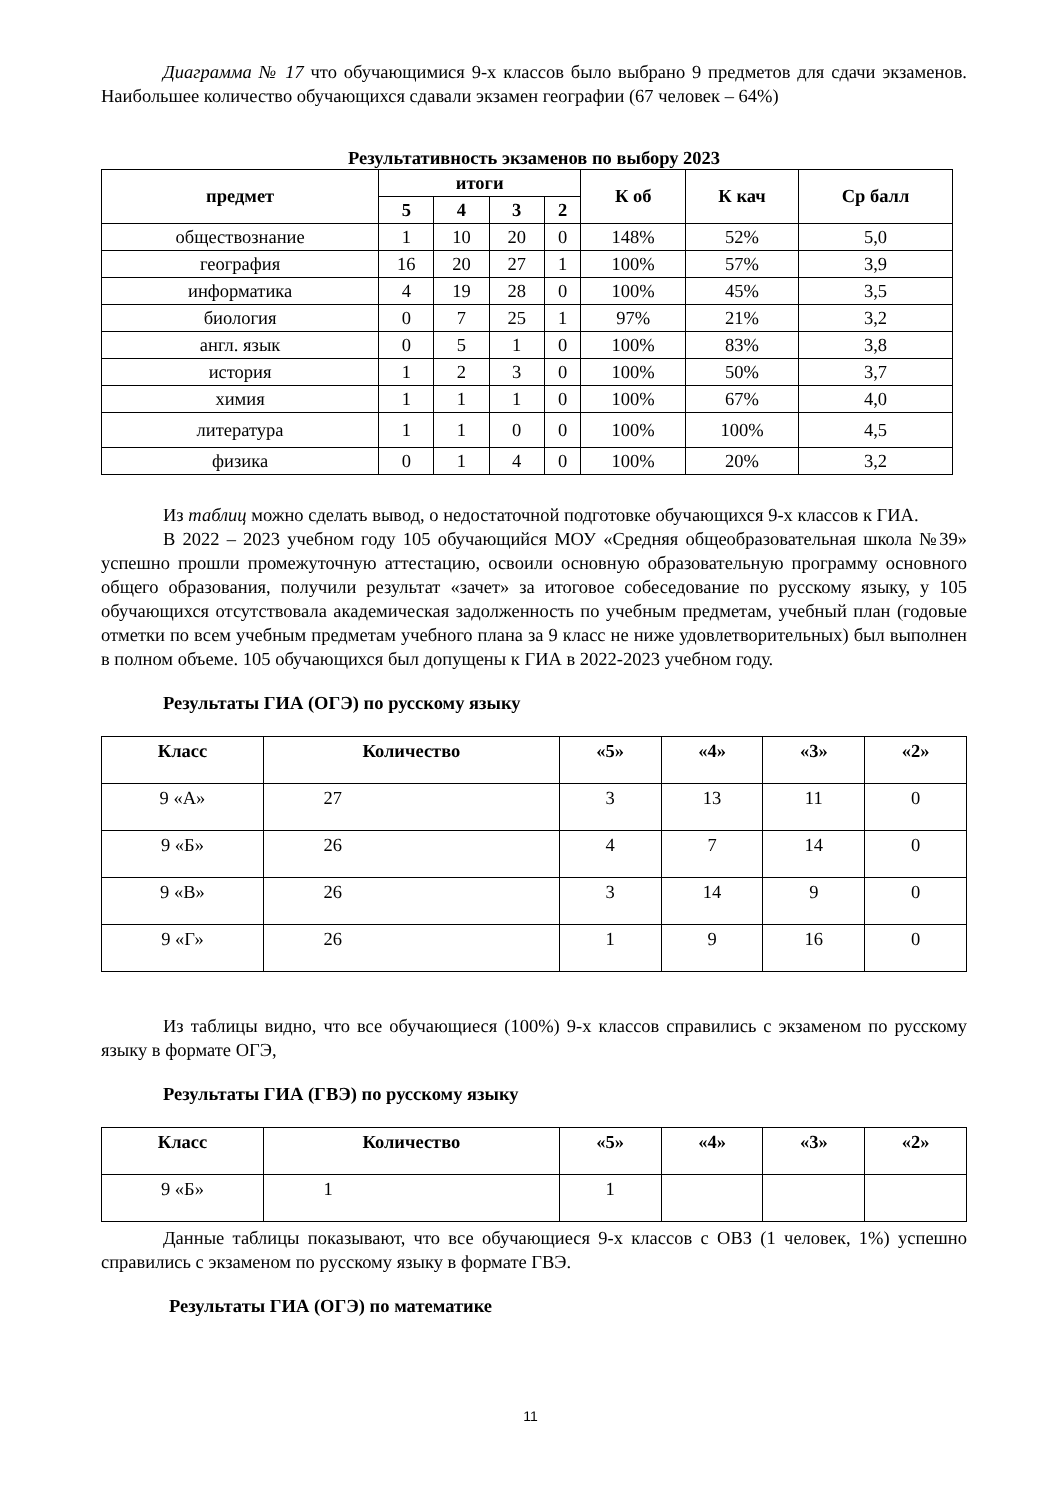Диаграмма № 17 что обучающимися 9-х классов было выбрано 9 предметов для сдачи экзаменов. Наибольшее количество обучающихся сдавали экзамен географии (67 человек – 64%)
Результативность экзаменов по выбору 2023
| предмет | итоги | | | | К об | К кач | Ср балл |
| --- | --- | --- | --- | --- | --- | --- | --- |
| | 5 | 4 | 3 | 2 | | | |
| обществознание | 1 | 10 | 20 | 0 | 148% | 52% | 5,0 |
| география | 16 | 20 | 27 | 1 | 100% | 57% | 3,9 |
| информатика | 4 | 19 | 28 | 0 | 100% | 45% | 3,5 |
| биология | 0 | 7 | 25 | 1 | 97% | 21% | 3,2 |
| англ. язык | 0 | 5 | 1 | 0 | 100% | 83% | 3,8 |
| история | 1 | 2 | 3 | 0 | 100% | 50% | 3,7 |
| химия | 1 | 1 | 1 | 0 | 100% | 67% | 4,0 |
| литература | 1 | 1 | 0 | 0 | 100% | 100% | 4,5 |
| физика | 0 | 1 | 4 | 0 | 100% | 20% | 3,2 |
Из таблиц можно сделать вывод, о недостаточной подготовке обучающихся 9-х классов к ГИА.
В 2022 – 2023 учебном году 105 обучающийся МОУ «Средняя общеобразовательная школа №39» успешно прошли промежуточную аттестацию, освоили основную образовательную программу основного общего образования, получили результат «зачет» за итоговое собеседование по русскому языку, у 105 обучающихся отсутствовала академическая задолженность по учебным предметам, учебный план (годовые отметки по всем учебным предметам учебного плана за 9 класс не ниже удовлетворительных) был выполнен в полном объеме. 105 обучающихся был допущены к ГИА в 2022-2023 учебном году.
Результаты ГИА (ОГЭ) по русскому языку
| Класс | Количество | «5» | «4» | «3» | «2» |
| --- | --- | --- | --- | --- | --- |
| 9 «А» | 27 | 3 | 13 | 11 | 0 |
| 9 «Б» | 26 | 4 | 7 | 14 | 0 |
| 9 «В» | 26 | 3 | 14 | 9 | 0 |
| 9 «Г» | 26 | 1 | 9 | 16 | 0 |
Из таблицы видно, что все обучающиеся (100%) 9-х классов справились с экзаменом по русскому языку в формате ОГЭ,
Результаты ГИА (ГВЭ) по русскому языку
| Класс | Количество | «5» | «4» | «3» | «2» |
| --- | --- | --- | --- | --- | --- |
| 9 «Б» | 1 | 1 | | | |
Данные таблицы показывают, что все обучающиеся 9-х классов с ОВЗ (1 человек, 1%) успешно справились с экзаменом по русскому языку в формате ГВЭ.
Результаты ГИА (ОГЭ) по математике
11